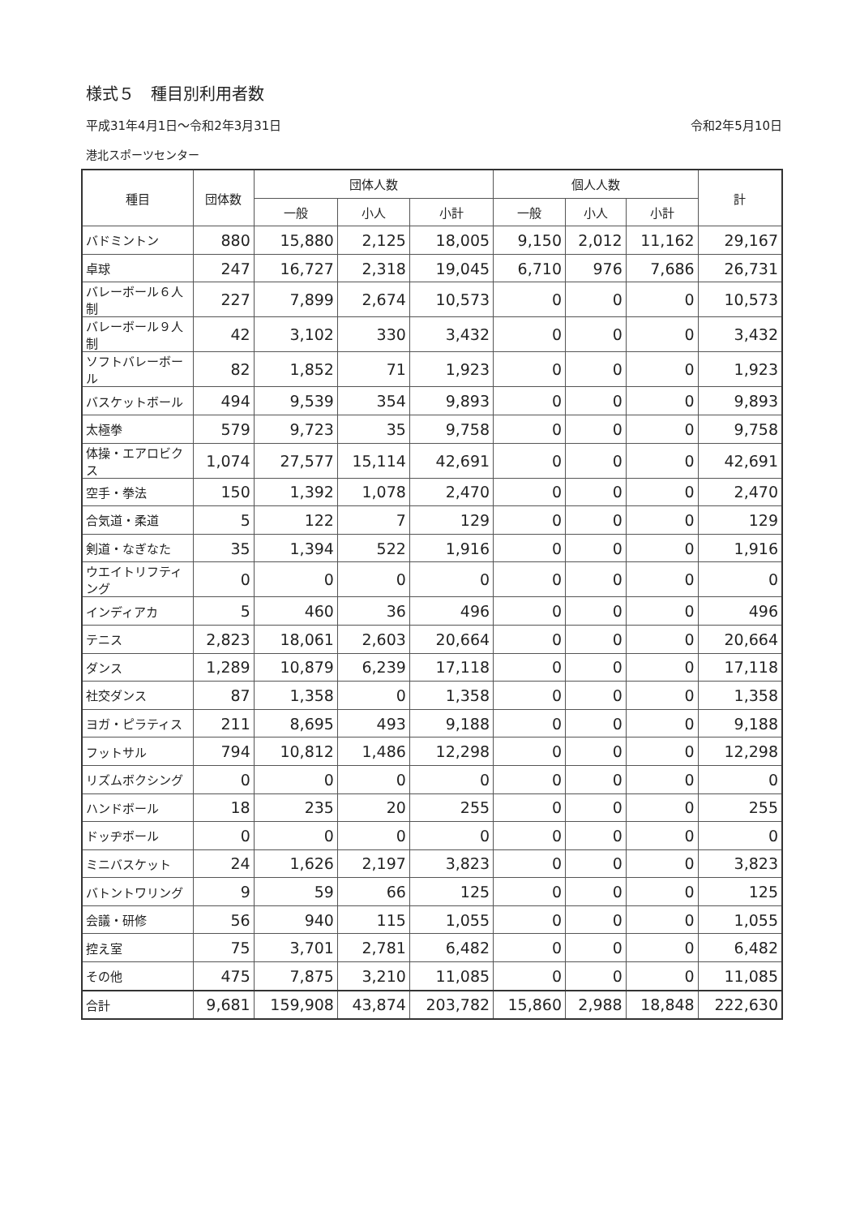様式５　種目別利用者数
平成31年4月1日～令和2年3月31日 令和2年5月10日
港北スポーツセンター
| 種目 | 団体数 | 団体人数 | | | 個人人数 | | | 計 |
| --- | --- | --- | --- | --- | --- | --- | --- | --- |
| | | 一般 | 小人 | 小計 | 一般 | 小人 | 小計 | |
| バドミントン | 880 | 15,880 | 2,125 | 18,005 | 9,150 | 2,012 | 11,162 | 29,167 |
| 卓球 | 247 | 16,727 | 2,318 | 19,045 | 6,710 | 976 | 7,686 | 26,731 |
| バレーボール６人制 | 227 | 7,899 | 2,674 | 10,573 | 0 | 0 | 0 | 10,573 |
| バレーボール９人制 | 42 | 3,102 | 330 | 3,432 | 0 | 0 | 0 | 3,432 |
| ソフトバレーボール | 82 | 1,852 | 71 | 1,923 | 0 | 0 | 0 | 1,923 |
| バスケットボール | 494 | 9,539 | 354 | 9,893 | 0 | 0 | 0 | 9,893 |
| 太極拳 | 579 | 9,723 | 35 | 9,758 | 0 | 0 | 0 | 9,758 |
| 体操・エアロビクス | 1,074 | 27,577 | 15,114 | 42,691 | 0 | 0 | 0 | 42,691 |
| 空手・拳法 | 150 | 1,392 | 1,078 | 2,470 | 0 | 0 | 0 | 2,470 |
| 合気道・柔道 | 5 | 122 | 7 | 129 | 0 | 0 | 0 | 129 |
| 剣道・なぎなた | 35 | 1,394 | 522 | 1,916 | 0 | 0 | 0 | 1,916 |
| ウエイトリフティング | 0 | 0 | 0 | 0 | 0 | 0 | 0 | 0 |
| インディアカ | 5 | 460 | 36 | 496 | 0 | 0 | 0 | 496 |
| テニス | 2,823 | 18,061 | 2,603 | 20,664 | 0 | 0 | 0 | 20,664 |
| ダンス | 1,289 | 10,879 | 6,239 | 17,118 | 0 | 0 | 0 | 17,118 |
| 社交ダンス | 87 | 1,358 | 0 | 1,358 | 0 | 0 | 0 | 1,358 |
| ヨガ・ピラティス | 211 | 8,695 | 493 | 9,188 | 0 | 0 | 0 | 9,188 |
| フットサル | 794 | 10,812 | 1,486 | 12,298 | 0 | 0 | 0 | 12,298 |
| リズムボクシング | 0 | 0 | 0 | 0 | 0 | 0 | 0 | 0 |
| ハンドボール | 18 | 235 | 20 | 255 | 0 | 0 | 0 | 255 |
| ドッヂボール | 0 | 0 | 0 | 0 | 0 | 0 | 0 | 0 |
| ミニバスケット | 24 | 1,626 | 2,197 | 3,823 | 0 | 0 | 0 | 3,823 |
| バトントワリング | 9 | 59 | 66 | 125 | 0 | 0 | 0 | 125 |
| 会議・研修 | 56 | 940 | 115 | 1,055 | 0 | 0 | 0 | 1,055 |
| 控え室 | 75 | 3,701 | 2,781 | 6,482 | 0 | 0 | 0 | 6,482 |
| その他 | 475 | 7,875 | 3,210 | 11,085 | 0 | 0 | 0 | 11,085 |
| 合計 | 9,681 | 159,908 | 43,874 | 203,782 | 15,860 | 2,988 | 18,848 | 222,630 |